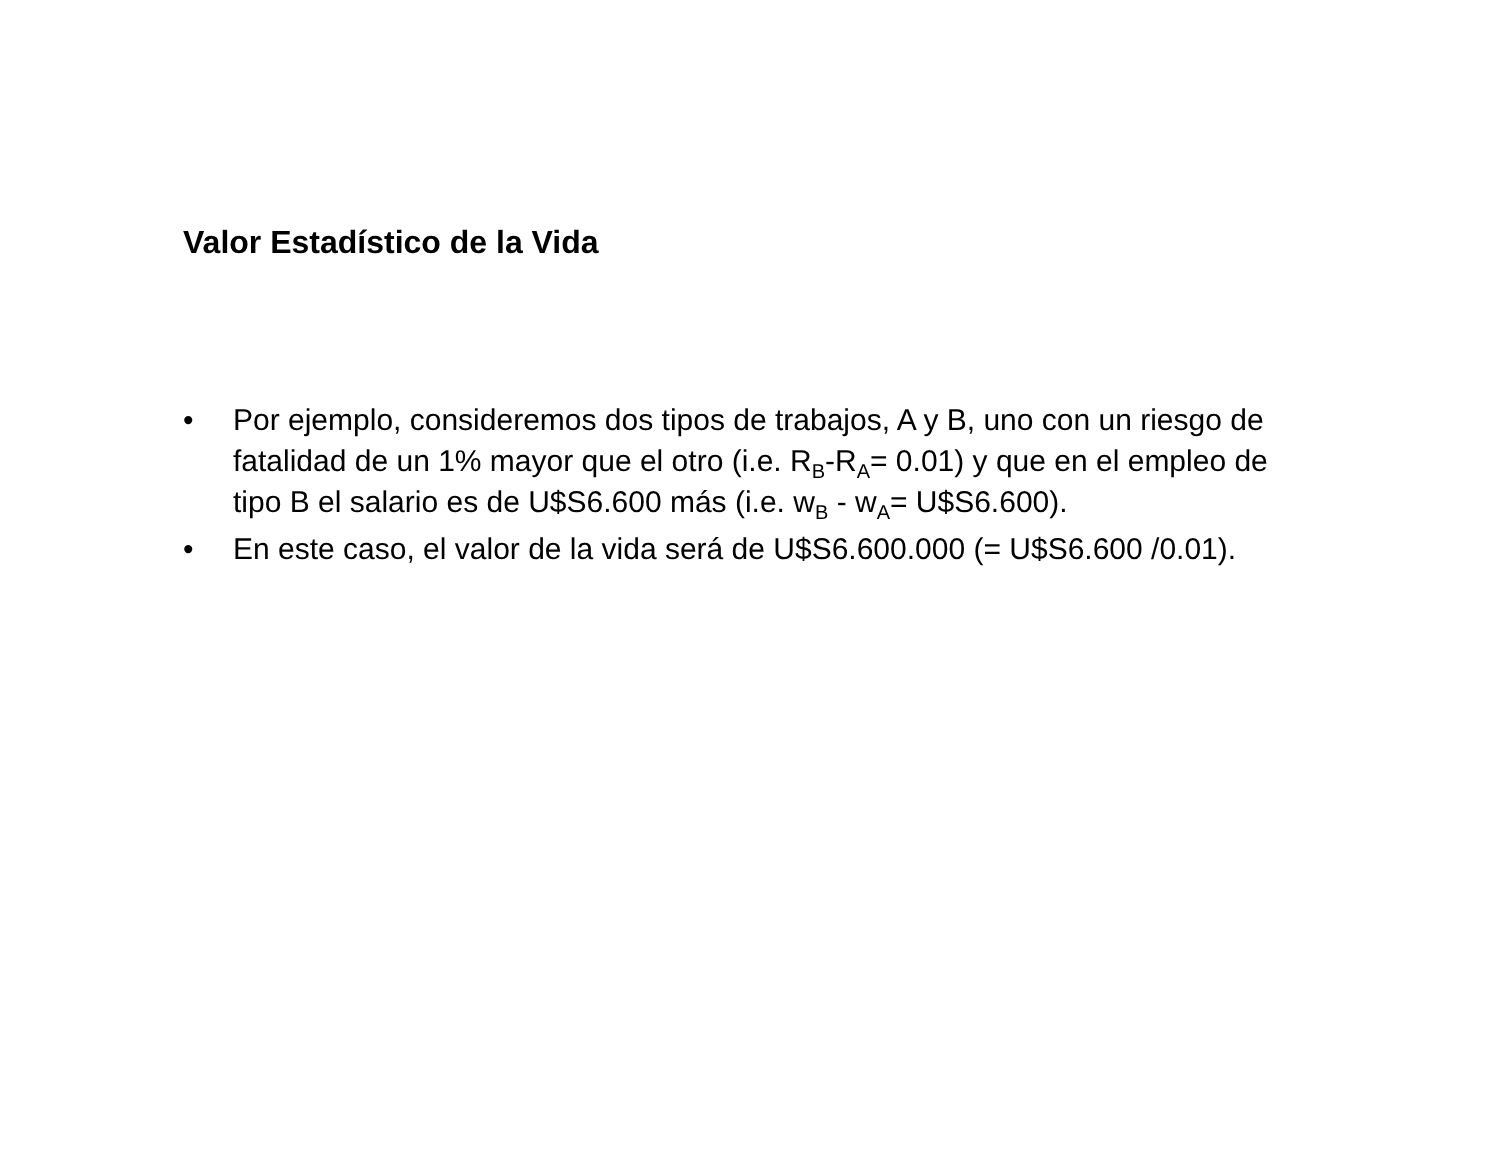Valor Estadístico de la Vida
• Por ejemplo, consideremos dos tipos de trabajos, A y B, uno con un riesgo de fatalidad de un 1% mayor que el otro (i.e. R<sub>B</sub>-R<sub>A</sub>= 0.01) y que en el empleo de tipo B el salario es de U$S6.600 más (i.e. w<sub>B</sub> - w<sub>A</sub>= U$S6.600).
• En este caso, el valor de la vida será de U$S6.600.000 (= U$S6.600 /0.01).